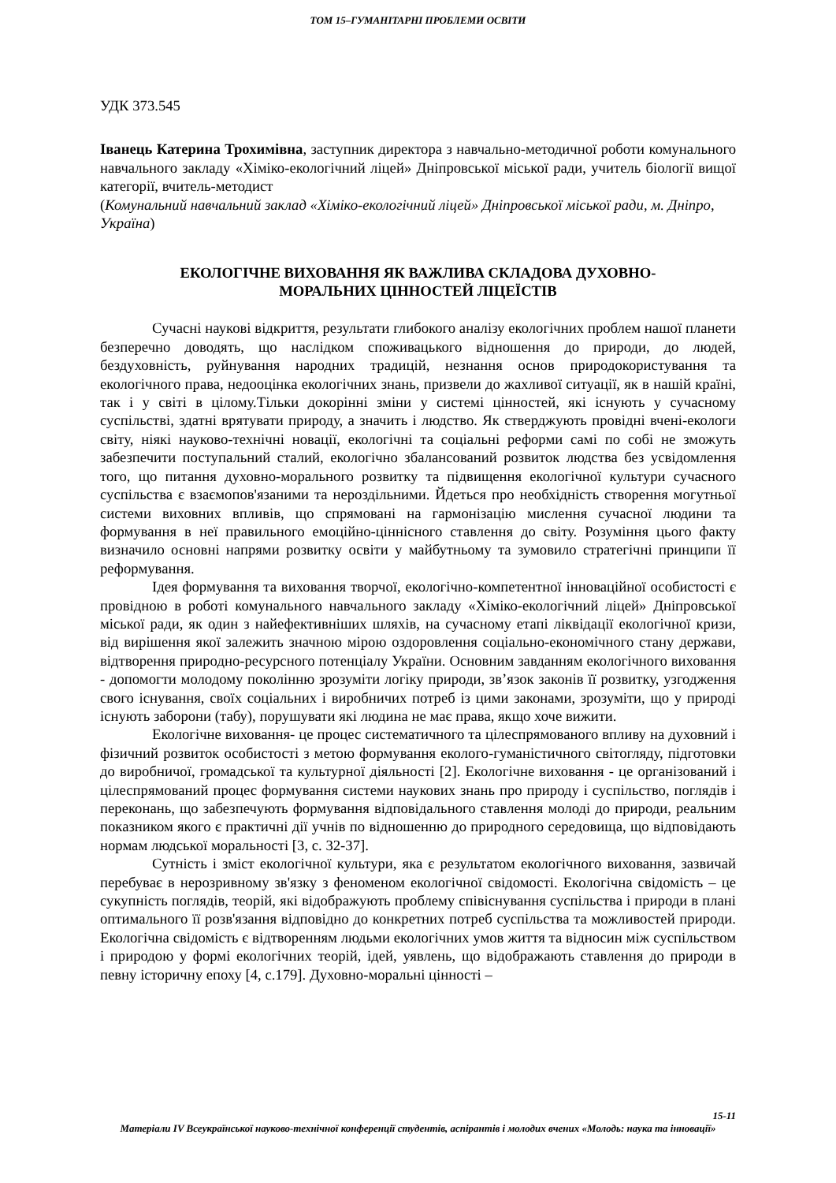ТОМ 15–ГУМАНІТАРНІ ПРОБЛЕМИ ОСВІТИ
УДК 373.545
Іванець Катерина Трохимівна, заступник директора з навчально-методичної роботи комунального навчального закладу «Хіміко-екологічний ліцей» Дніпровської міської ради, учитель біології вищої категорії, вчитель-методист
(Комунальний навчальний заклад «Хіміко-екологічний ліцей» Дніпровської міської ради, м. Дніпро, Україна)
ЕКОЛОГІЧНЕ ВИХОВАННЯ ЯК ВАЖЛИВА СКЛАДОВА ДУХОВНО-
МОРАЛЬНИХ ЦІННОСТЕЙ ЛІЦЕЇСТІВ
Сучасні наукові відкриття, результати глибокого аналізу екологічних проблем нашої планети безперечно доводять, що наслідком споживацького відношення до природи, до людей, бездуховність, руйнування народних традицій, незнання основ природокористування та екологічного права, недооцінка екологічних знань, призвели до жахливої ситуації, як в нашій країні, так і у світі в цілому.Тільки докорінні зміни у системі цінностей, які існують у сучасному суспільстві, здатні врятувати природу, а значить і людство. Як стверджують провідні вчені-екологи світу, ніякі науково-технічні новації, екологічні та соціальні реформи самі по собі не зможуть забезпечити поступальний сталий, екологічно збалансований розвиток людства без усвідомлення того, що питання духовно-морального розвитку та підвищення екологічної культури сучасного суспільства є взаємопов'язаними та нероздільними. Йдеться про необхідність створення могутньої системи виховних впливів, що спрямовані на гармонізацію мислення сучасної людини та формування в неї правильного емоційно-ціннісного ставлення до світу. Розуміння цього факту визначило основні напрями розвитку освіти у майбутньому та зумовило стратегічні принципи її реформування.
Ідея формування та виховання творчої, екологічно-компетентної інноваційної особистості є провідною в роботі комунального навчального закладу «Хіміко-екологічний ліцей» Дніпровської міської ради, як один з найефективніших шляхів, на сучасному етапі ліквідації екологічної кризи, від вирішення якої залежить значною мірою оздоровлення соціально-економічного стану держави, відтворення природно-ресурсного потенціалу України. Основним завданням екологічного виховання - допомогти молодому поколінню зрозуміти логіку природи, зв’язок законів її розвитку, узгодження свого існування, своїх соціальних і виробничих потреб із цими законами, зрозуміти, що у природі існують заборони (табу), порушувати які людина не має права, якщо хоче вижити.
Екологічне виховання- це процес систематичного та цілеспрямованого впливу на духовний і фізичний розвиток особистості з метою формування еколого-гуманістичного світогляду, підготовки до виробничої, громадської та культурної діяльності [2]. Екологічне виховання - це організований і цілеспрямований процес формування системи наукових знань про природу і суспільство, поглядів і переконань, що забезпечують формування відповідального ставлення молоді до природи, реальним показником якого є практичні дії учнів по відношенню до природного середовища, що відповідають нормам людської моральності [3, с. 32-37].
Сутність і зміст екологічної культури, яка є результатом екологічного виховання, зазвичай перебуває в нерозривному зв'язку з феноменом екологічної свідомості. Екологічна свідомість – це сукупність поглядів, теорій, які відображують проблему співіснування суспільства і природи в плані оптимального її розв'язання відповідно до конкретних потреб суспільства та можливостей природи. Екологічна свідомість є відтворенням людьми екологічних умов життя та відносин між суспільством і природою у формі екологічних теорій, ідей, уявлень, що відображають ставлення до природи в певну історичну епоху [4, с.179]. Духовно-моральні цінності –
15-11
Матеріали IV Всеукраїнської науково-технічної конференції студентів, аспірантів і молодих вчених «Молодь: наука та інновації»